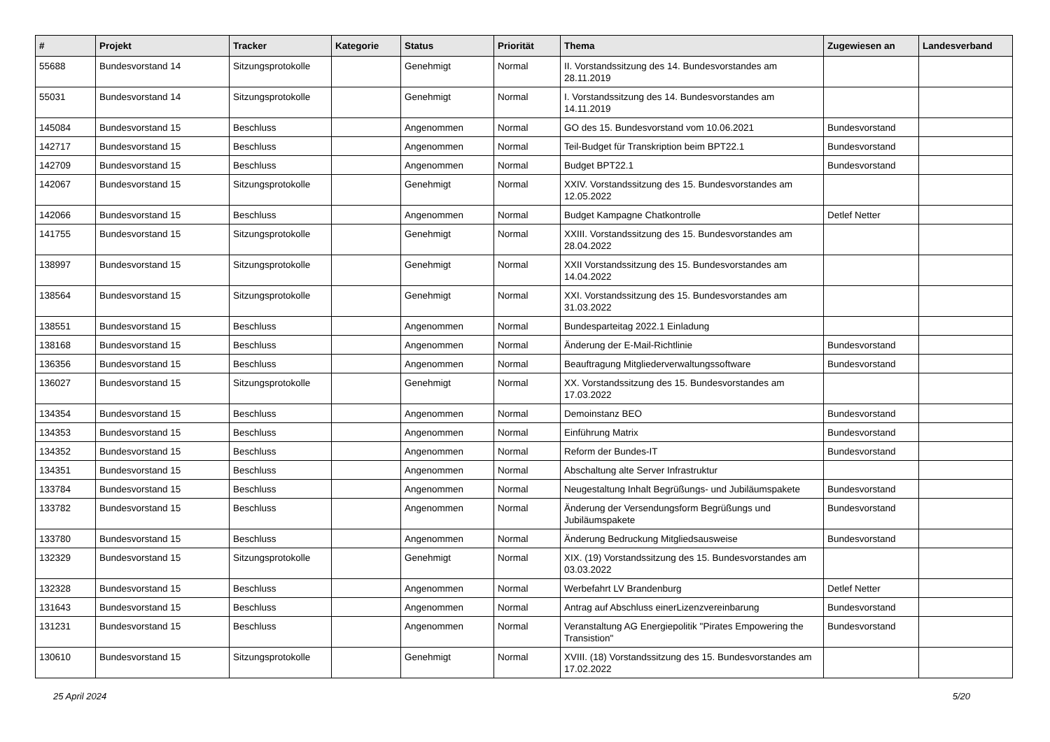| # | Projekt | Tracker | Kategorie | Status | Priorität | Thema | Zugewiesen an | Landesverband |
| --- | --- | --- | --- | --- | --- | --- | --- | --- |
| 55688 | Bundesvorstand 14 | Sitzungsprotokolle | | Genehmigt | Normal | II. Vorstandssitzung des 14. Bundesvorstandes am 28.11.2019 | | |
| 55031 | Bundesvorstand 14 | Sitzungsprotokolle | | Genehmigt | Normal | I. Vorstandssitzung des 14. Bundesvorstandes am 14.11.2019 | | |
| 145084 | Bundesvorstand 15 | Beschluss | | Angenommen | Normal | GO des 15. Bundesvorstand vom 10.06.2021 | Bundesvorstand | |
| 142717 | Bundesvorstand 15 | Beschluss | | Angenommen | Normal | Teil-Budget für Transkription beim BPT22.1 | Bundesvorstand | |
| 142709 | Bundesvorstand 15 | Beschluss | | Angenommen | Normal | Budget BPT22.1 | Bundesvorstand | |
| 142067 | Bundesvorstand 15 | Sitzungsprotokolle | | Genehmigt | Normal | XXIV. Vorstandssitzung des 15. Bundesvorstandes am 12.05.2022 | | |
| 142066 | Bundesvorstand 15 | Beschluss | | Angenommen | Normal | Budget Kampagne Chatkontrolle | Detlef Netter | |
| 141755 | Bundesvorstand 15 | Sitzungsprotokolle | | Genehmigt | Normal | XXIII. Vorstandssitzung des 15. Bundesvorstandes am 28.04.2022 | | |
| 138997 | Bundesvorstand 15 | Sitzungsprotokolle | | Genehmigt | Normal | XXII Vorstandssitzung des 15. Bundesvorstandes am 14.04.2022 | | |
| 138564 | Bundesvorstand 15 | Sitzungsprotokolle | | Genehmigt | Normal | XXI. Vorstandssitzung des 15. Bundesvorstandes am 31.03.2022 | | |
| 138551 | Bundesvorstand 15 | Beschluss | | Angenommen | Normal | Bundesparteitag 2022.1 Einladung | | |
| 138168 | Bundesvorstand 15 | Beschluss | | Angenommen | Normal | Änderung der E-Mail-Richtlinie | Bundesvorstand | |
| 136356 | Bundesvorstand 15 | Beschluss | | Angenommen | Normal | Beauftragung Mitgliederverwaltungssoftware | Bundesvorstand | |
| 136027 | Bundesvorstand 15 | Sitzungsprotokolle | | Genehmigt | Normal | XX. Vorstandssitzung des 15. Bundesvorstandes am 17.03.2022 | | |
| 134354 | Bundesvorstand 15 | Beschluss | | Angenommen | Normal | Demoinstanz BEO | Bundesvorstand | |
| 134353 | Bundesvorstand 15 | Beschluss | | Angenommen | Normal | Einführung Matrix | Bundesvorstand | |
| 134352 | Bundesvorstand 15 | Beschluss | | Angenommen | Normal | Reform der Bundes-IT | Bundesvorstand | |
| 134351 | Bundesvorstand 15 | Beschluss | | Angenommen | Normal | Abschaltung alte Server Infrastruktur | | |
| 133784 | Bundesvorstand 15 | Beschluss | | Angenommen | Normal | Neugestaltung Inhalt Begrüßungs- und Jubiläumspakete | Bundesvorstand | |
| 133782 | Bundesvorstand 15 | Beschluss | | Angenommen | Normal | Änderung der Versendungsform Begrüßungs und Jubiläumspakete | Bundesvorstand | |
| 133780 | Bundesvorstand 15 | Beschluss | | Angenommen | Normal | Änderung Bedruckung Mitgliedsausweise | Bundesvorstand | |
| 132329 | Bundesvorstand 15 | Sitzungsprotokolle | | Genehmigt | Normal | XIX. (19) Vorstandssitzung des 15. Bundesvorstandes am 03.03.2022 | | |
| 132328 | Bundesvorstand 15 | Beschluss | | Angenommen | Normal | Werbefahrt LV Brandenburg | Detlef Netter | |
| 131643 | Bundesvorstand 15 | Beschluss | | Angenommen | Normal | Antrag auf Abschluss einerLizenzvereinbarung | Bundesvorstand | |
| 131231 | Bundesvorstand 15 | Beschluss | | Angenommen | Normal | Veranstaltung AG Energiepolitik "Pirates Empowering the Transistion" | Bundesvorstand | |
| 130610 | Bundesvorstand 15 | Sitzungsprotokolle | | Genehmigt | Normal | XVIII. (18) Vorstandssitzung des 15. Bundesvorstandes am 17.02.2022 | | |
25 April 2024 5/20